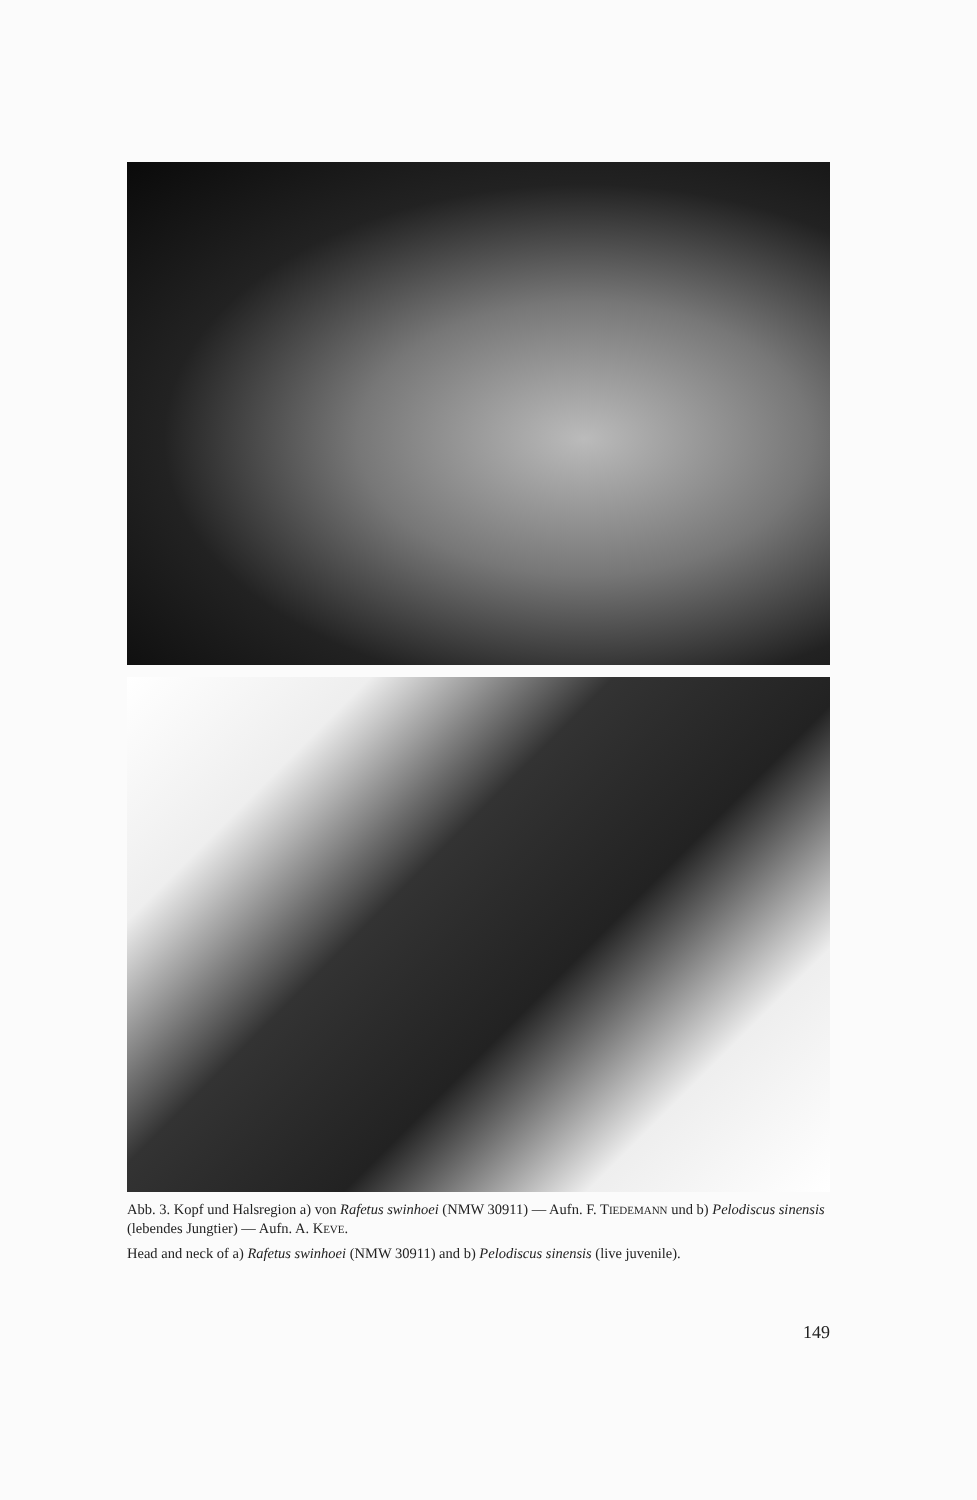Abb. 3. Kopf und Halsregion a) von Rafetus swinhoei (NMW 30911) — Aufn. F. TIEDEMANN und b) Pelodiscus sinensis (lebendes Jungtier) — Aufn. A. KEVE.
Head and neck of a) Rafetus swinhoei (NMW 30911) and b) Pelodiscus sinensis (live juvenile).
149